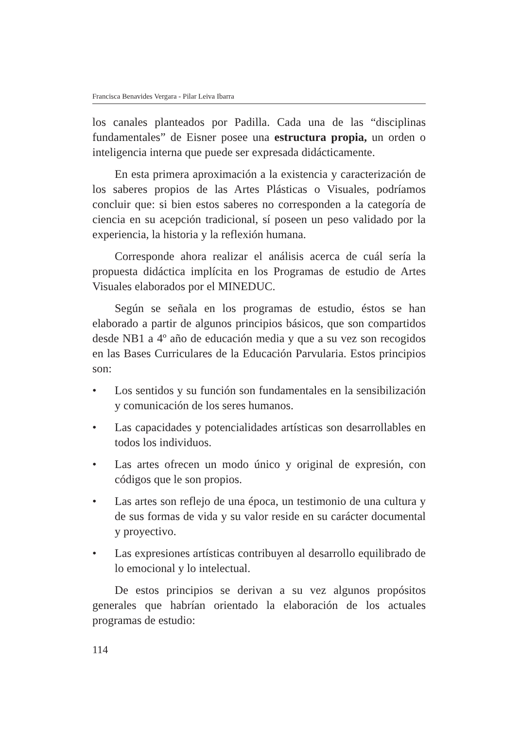Francisca Benavides Vergara - Pilar Leiva Ibarra
los canales planteados por Padilla. Cada una de las “disciplinas fundamentales” de Eisner posee una estructura propia, un orden o inteligencia interna que puede ser expresada didácticamente.
En esta primera aproximación a la existencia y caracterización de los saberes propios de las Artes Plásticas o Visuales, podríamos concluir que: si bien estos saberes no corresponden a la categoría de ciencia en su acepción tradicional, sí poseen un peso validado por la experiencia, la historia y la reflexión humana.
Corresponde ahora realizar el análisis acerca de cuál sería la propuesta didáctica implícita en los Programas de estudio de Artes Visuales elaborados por el MINEDUC.
Según se señala en los programas de estudio, éstos se han elaborado a partir de algunos principios básicos, que son compartidos desde NB1 a 4º año de educación media y que a su vez son recogidos en las Bases Curriculares de la Educación Parvularia. Estos principios son:
• Los sentidos y su función son fundamentales en la sensibilización y comunicación de los seres humanos.
• Las capacidades y potencialidades artísticas son desarrollables en todos los individuos.
• Las artes ofrecen un modo único y original de expresión, con códigos que le son propios.
• Las artes son reflejo de una época, un testimonio de una cultura y de sus formas de vida y su valor reside en su carácter documental y proyectivo.
• Las expresiones artísticas contribuyen al desarrollo equilibrado de lo emocional y lo intelectual.
De estos principios se derivan a su vez algunos propósitos generales que habrían orientado la elaboración de los actuales programas de estudio:
114